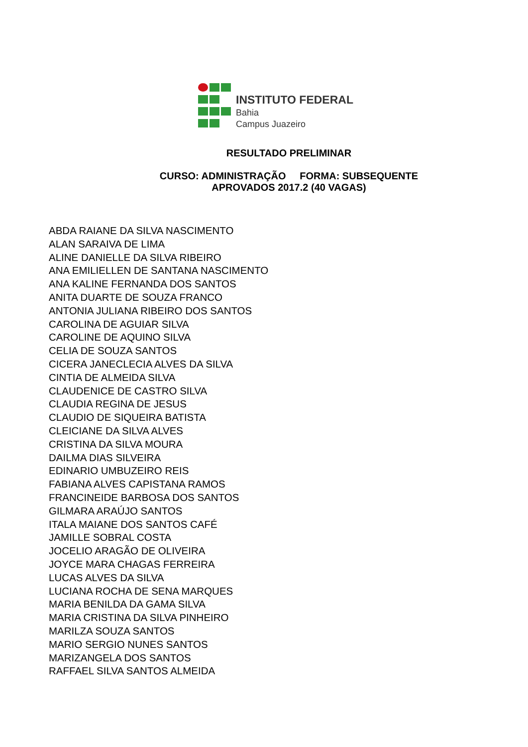INSTITUTO FEDERAL
Bahia
Campus Juazeiro
RESULTADO PRELIMINAR
CURSO: ADMINISTRAÇÃO FORMA: SUBSEQUENTE
APROVADOS 2017.2 (40 VAGAS)
ABDA RAIANE DA SILVA NASCIMENTO
ALAN SARAIVA DE LIMA
ALINE DANIELLE DA SILVA RIBEIRO
ANA EMILIELLEN DE SANTANA NASCIMENTO
ANA KALINE FERNANDA DOS SANTOS
ANITA DUARTE DE SOUZA FRANCO
ANTONIA JULIANA RIBEIRO DOS SANTOS
CAROLINA DE AGUIAR SILVA
CAROLINE DE AQUINO SILVA
CELIA DE SOUZA SANTOS
CICERA JANECLECIA ALVES DA SILVA
CINTIA DE ALMEIDA SILVA
CLAUDENICE DE CASTRO SILVA
CLAUDIA REGINA DE JESUS
CLAUDIO DE SIQUEIRA BATISTA
CLEICIANE DA SILVA ALVES
CRISTINA DA SILVA MOURA
DAILMA DIAS SILVEIRA
EDINARIO UMBUZEIRO REIS
FABIANA ALVES CAPISTANA RAMOS
FRANCINEIDE BARBOSA DOS SANTOS
GILMARA ARAÚJO SANTOS
ITALA MAIANE DOS SANTOS CAFÉ
JAMILLE SOBRAL COSTA
JOCELIO ARAGÃO DE OLIVEIRA
JOYCE MARA CHAGAS FERREIRA
LUCAS ALVES DA SILVA
LUCIANA ROCHA DE SENA MARQUES
MARIA BENILDA DA GAMA SILVA
MARIA CRISTINA DA SILVA PINHEIRO
MARILZA SOUZA SANTOS
MARIO SERGIO NUNES SANTOS
MARIZANGELA DOS SANTOS
RAFFAEL SILVA SANTOS ALMEIDA